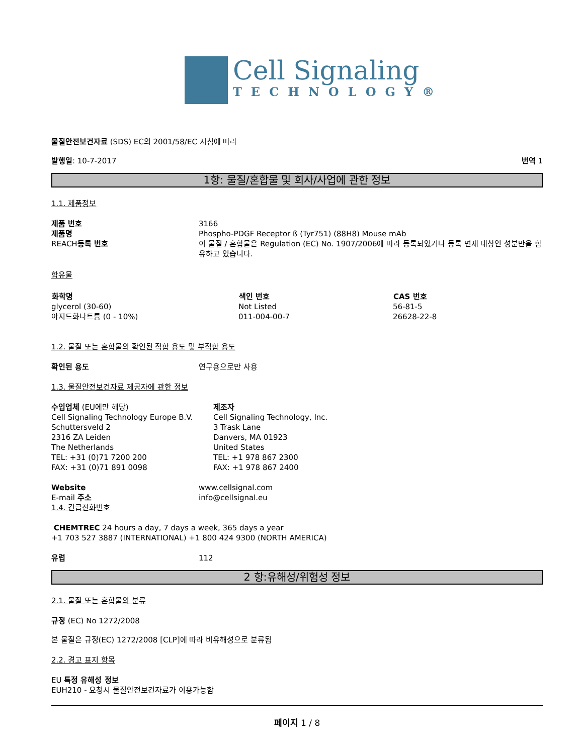Cell Signaling
TECHNOLOGY®
물질안전보건자료 (SDS) EC의 2001/58/EC 지침에 따라
발행일: 10-7-2017 번역 1
1항: 물질/혼합물 및 회사/사업에 관한 정보
1.1. 제품정보
| 제품 번호 | 3166 |
| 제품명 | Phospho-PDGF Receptor ß (Tyr751) (88H8) Mouse mAb |
| REACH 등록 번호 | 이 물질 / 혼합물은 Regulation (EC) No. 1907/2006에 따라 등록되었거나 등록 면제 대상인 성분만을 함유하고 있습니다. |
함유물
| 화학명 | 색인 번호 | CAS 번호 |
| --- | --- | --- |
| glycerol (30-60) | Not Listed | 56-81-5 |
| 아지드화나트륨 (0 - 10%) | 011-004-00-7 | 26628-22-8 |
1.2. 물질 또는 혼합물의 확인된 적합 용도 및 부적합 용도
| 확인된 용도 | 연구용으로만 사용 |
1.3. 물질안전보건자료 제공자에 관한 정보
| 수입업체 (EU에만 해당) Cell Signaling Technology Europe B.V. Schuttersveld 2 2316 ZA Leiden The Netherlands TEL: +31 (0)71 7200 200 FAX: +31 (0)71 891 0098 | 제조자 Cell Signaling Technology, Inc. 3 Trask Lane Danvers, MA 01923 United States TEL: +1 978 867 2300 FAX: +1 978 867 2400 |
| Website | www.cellsignal.com |
| E-mail 주소 | info@cellsignal.eu |
1.4. 긴급전화번호
CHEMTREC 24 hours a day, 7 days a week, 365 days a year
+1 703 527 3887 (INTERNATIONAL) +1 800 424 9300 (NORTH AMERICA)
| 유럽 | 112 |
2 항:유해성/위험성 정보
2.1. 물질 또는 혼합물의 분류
규정 (EC) No 1272/2008
본 물질은 규정(EC) 1272/2008 [CLP]에 따라 비유해성으로 분류됨
2.2. 경고 표지 항목
EU 특정 유해성 정보
EUH210 - 요청시 물질안전보건자료가 이용가능함
페이지 1 / 8